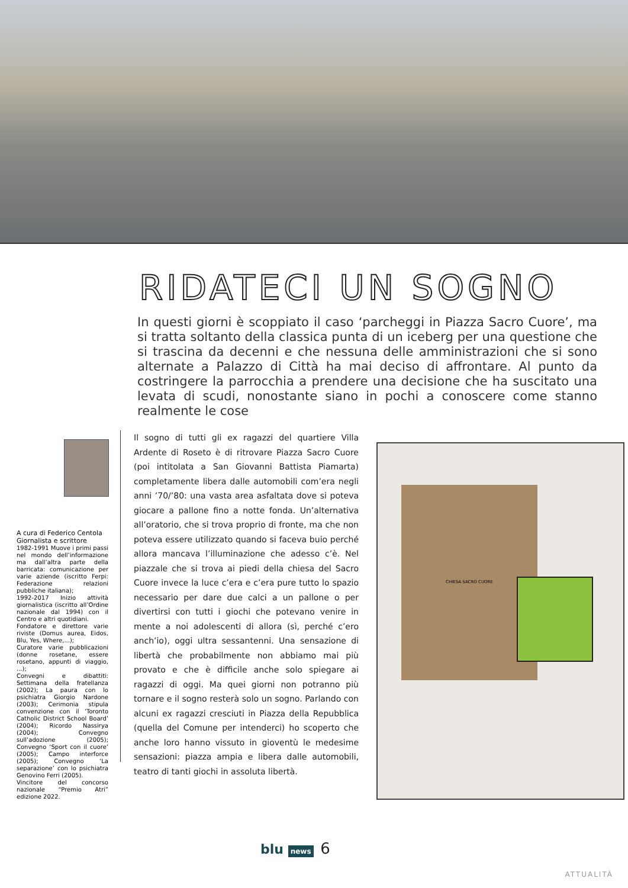RIDATECI UN SOGNO
In questi giorni è scoppiato il caso ‘parcheggi in Piazza Sacro Cuore’, ma si tratta soltanto della classica punta di un iceberg per una questione che si trascina da decenni e che nessuna delle amministrazioni che si sono alternate a Palazzo di Città ha mai deciso di affrontare. Al punto da costringere la parrocchia a prendere una decisione che ha suscitato una levata di scudi, nonostante siano in pochi a conoscere come stanno realmente le cose
A cura di Federico Centola
Giornalista e scrittore
1982-1991 Muove i primi passi nel mondo dell’informazione ma dall’altra parte della barricata: comunicazione per varie aziende (iscritto Ferpi: Federazione relazioni pubbliche italiana);
1992-2017 Inizio attività giornalistica (iscritto all’Ordine nazionale dal 1994) con il Centro e altri quotidiani.
Fondatore e direttore varie riviste (Domus aurea, Eidos, Blu, Yes, Where,...);
Curatore varie pubblicazioni (donne rosetane, essere rosetano, appunti di viaggio, ...);
Convegni e dibattiti: Settimana della fratellanza (2002); La paura con lo psichiatra Giorgio Nardone (2003); Cerimonia stipula convenzione con il ‘Toronto Catholic District School Board’ (2004); Ricordo Nassirya (2004); Convegno sull’adozione (2005); Convegno ‘Sport con il cuore’ (2005); Campo interforce (2005); Convegno ‘La separazione’ con lo psichiatra Genovino Ferri (2005).
Vincitore del concorso nazionale “Premio Atri” edizione 2022.
Il sogno di tutti gli ex ragazzi del quartiere Villa Ardente di Roseto è di ritrovare Piazza Sacro Cuore (poi intitolata a San Giovanni Battista Piamarta) completamente libera dalle automobili com’era negli anni ’70/’80: una vasta area asfaltata dove si poteva giocare a pallone fino a notte fonda. Un’alternativa all’oratorio, che si trova proprio di fronte, ma che non poteva essere utilizzato quando si faceva buio perché allora mancava l’illuminazione che adesso c’è. Nel piazzale che si trova ai piedi della chiesa del Sacro Cuore invece la luce c’era e c’era pure tutto lo spazio necessario per dare due calci a un pallone o per divertirsi con tutti i giochi che potevano venire in mente a noi adolescenti di allora (sì, perché c’ero anch’io), oggi ultra sessantenni. Una sensazione di libertà che probabilmente non abbiamo mai più provato e che è difficile anche solo spiegare ai ragazzi di oggi. Ma quei giorni non potranno più tornare e il sogno resterà solo un sogno. Parlando con alcuni ex ragazzi cresciuti in Piazza della Repubblica (quella del Comune per intenderci) ho scoperto che anche loro hanno vissuto in gioventù le medesime sensazioni: piazza ampia e libera dalle automobili, teatro di tanti giochi in assoluta libertà.
CHIESA SACRO CUORE
blu news 6
ATTUALITÀ